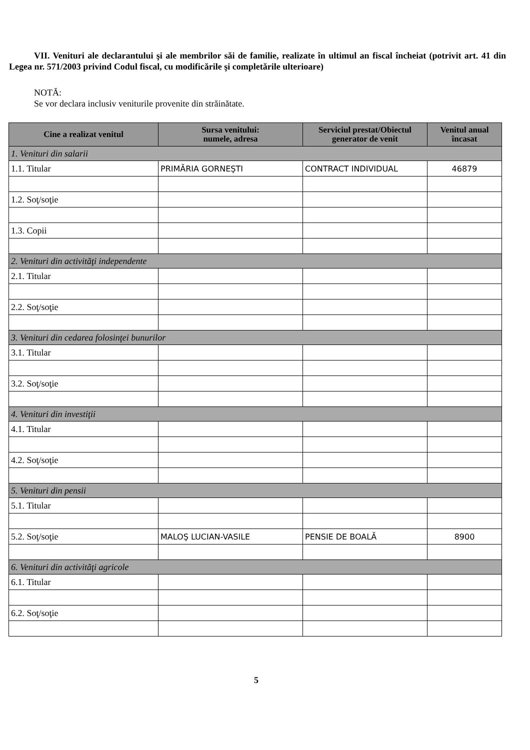VII. Venituri ale declarantului şi ale membrilor săi de familie, realizate în ultimul an fiscal încheiat (potrivit art. 41 din Legea nr. 571/2003 privind Codul fiscal, cu modificările şi completările ulterioare)
NOTĂ:
Se vor declara inclusiv veniturile provenite din străinătate.
| Cine a realizat venitul | Sursa venitului: numele, adresa | Serviciul prestat/Obiectul generator de venit | Venitul anual încasat |
| --- | --- | --- | --- |
| 1. Venituri din salarii | | | |
| 1.1. Titular | PRIMĂRIA GORNEŞTI | CONTRACT INDIVIDUAL | 46879 |
| 1.2. Soţ/soţie | | | |
| 1.3. Copii | | | |
| 2. Venituri din activităţi independente | | | |
| 2.1. Titular | | | |
| 2.2. Soţ/soţie | | | |
| 3. Venituri din cedarea folosinţei bunurilor | | | |
| 3.1. Titular | | | |
| 3.2. Soţ/soţie | | | |
| 4. Venituri din investiţii | | | |
| 4.1. Titular | | | |
| 4.2. Soţ/soţie | | | |
| 5. Venituri din pensii | | | |
| 5.1. Titular | | | |
| 5.2. Soţ/soţie | MALOŞ LUCIAN-VASILE | PENSIE DE BOALĂ | 8900 |
| 6. Venituri din activităţi agricole | | | |
| 6.1. Titular | | | |
| 6.2. Soţ/soţie | | | |
5